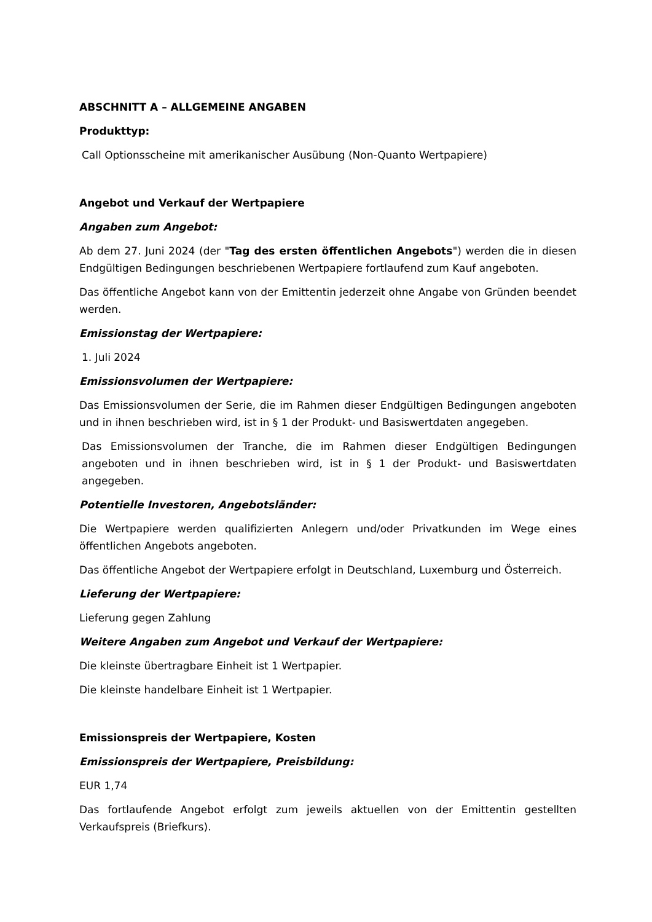ABSCHNITT A – ALLGEMEINE ANGABEN
Produkttyp:
Call Optionsscheine mit amerikanischer Ausübung (Non-Quanto Wertpapiere)
Angebot und Verkauf der Wertpapiere
Angaben zum Angebot:
Ab dem 27. Juni 2024 (der "Tag des ersten öffentlichen Angebots") werden die in diesen Endgültigen Bedingungen beschriebenen Wertpapiere fortlaufend zum Kauf angeboten.
Das öffentliche Angebot kann von der Emittentin jederzeit ohne Angabe von Gründen beendet werden.
Emissionstag der Wertpapiere:
1. Juli 2024
Emissionsvolumen der Wertpapiere:
Das Emissionsvolumen der Serie, die im Rahmen dieser Endgültigen Bedingungen angeboten und in ihnen beschrieben wird, ist in § 1 der Produkt- und Basiswertdaten angegeben.
Das Emissionsvolumen der Tranche, die im Rahmen dieser Endgültigen Bedingungen angeboten und in ihnen beschrieben wird, ist in § 1 der Produkt- und Basiswertdaten angegeben.
Potentielle Investoren, Angebotsländer:
Die Wertpapiere werden qualifizierten Anlegern und/oder Privatkunden im Wege eines öffentlichen Angebots angeboten.
Das öffentliche Angebot der Wertpapiere erfolgt in Deutschland, Luxemburg und Österreich.
Lieferung der Wertpapiere:
Lieferung gegen Zahlung
Weitere Angaben zum Angebot und Verkauf der Wertpapiere:
Die kleinste übertragbare Einheit ist 1 Wertpapier.
Die kleinste handelbare Einheit ist 1 Wertpapier.
Emissionspreis der Wertpapiere, Kosten
Emissionspreis der Wertpapiere, Preisbildung:
EUR 1,74
Das fortlaufende Angebot erfolgt zum jeweils aktuellen von der Emittentin gestellten Verkaufspreis (Briefkurs).